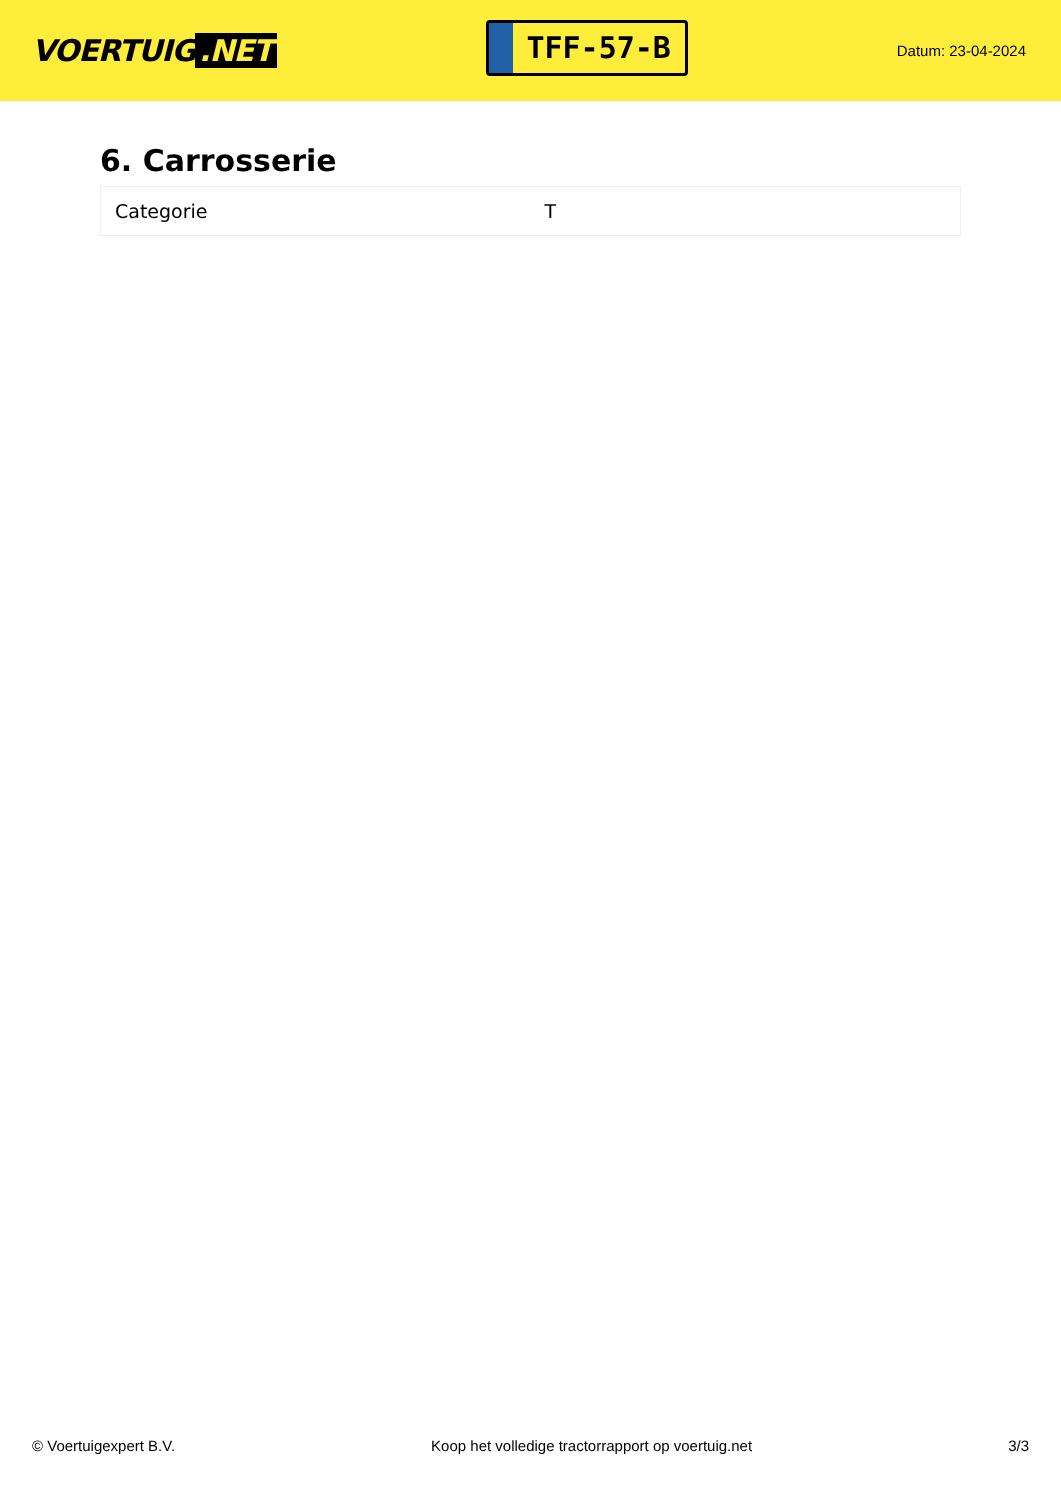VOERTUIG.NET
TFF-57-B
Datum: 23-04-2024
6. Carrosserie
| Categorie | T |
© Voertuigexpert B.V. Koop het volledige tractorrapport op voertuig.net 3/3